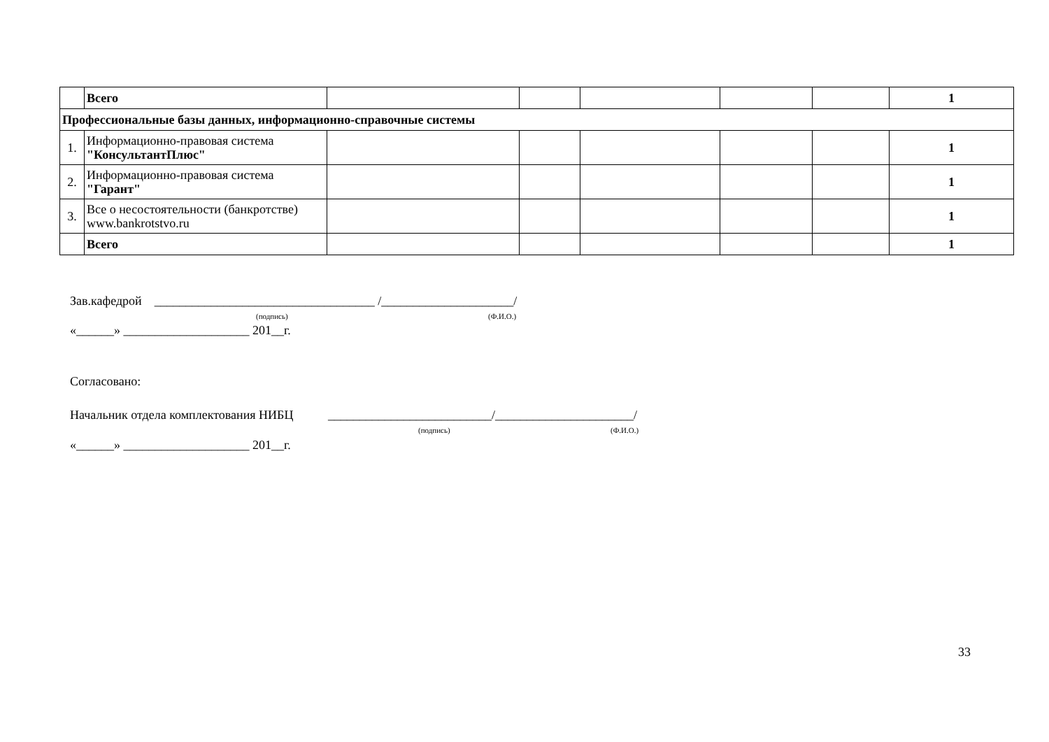| | Всего | | | | | | 1 |
| Профессиональные базы данных, информационно-справочные системы | | | | | | | |
| 1. | Информационно-правовая система "КонсультантПлюс" | | | | | | 1 |
| 2. | Информационно-правовая система "Гарант" | | | | | | 1 |
| 3. | Все о несостоятельности (банкротстве) www.bankrotstvo.ru | | | | | | 1 |
| | Всего | | | | | | 1 |
Зав.кафедрой ___________________________________ /_____________________/
(подпись) (Ф.И.О.)
«______» ____________________ 201__г.
Согласовано:
Начальник отдела комплектования НИБЦ __________________________/______________________/
(подпись) (Ф.И.О.)
«______» ____________________ 201__г.
33